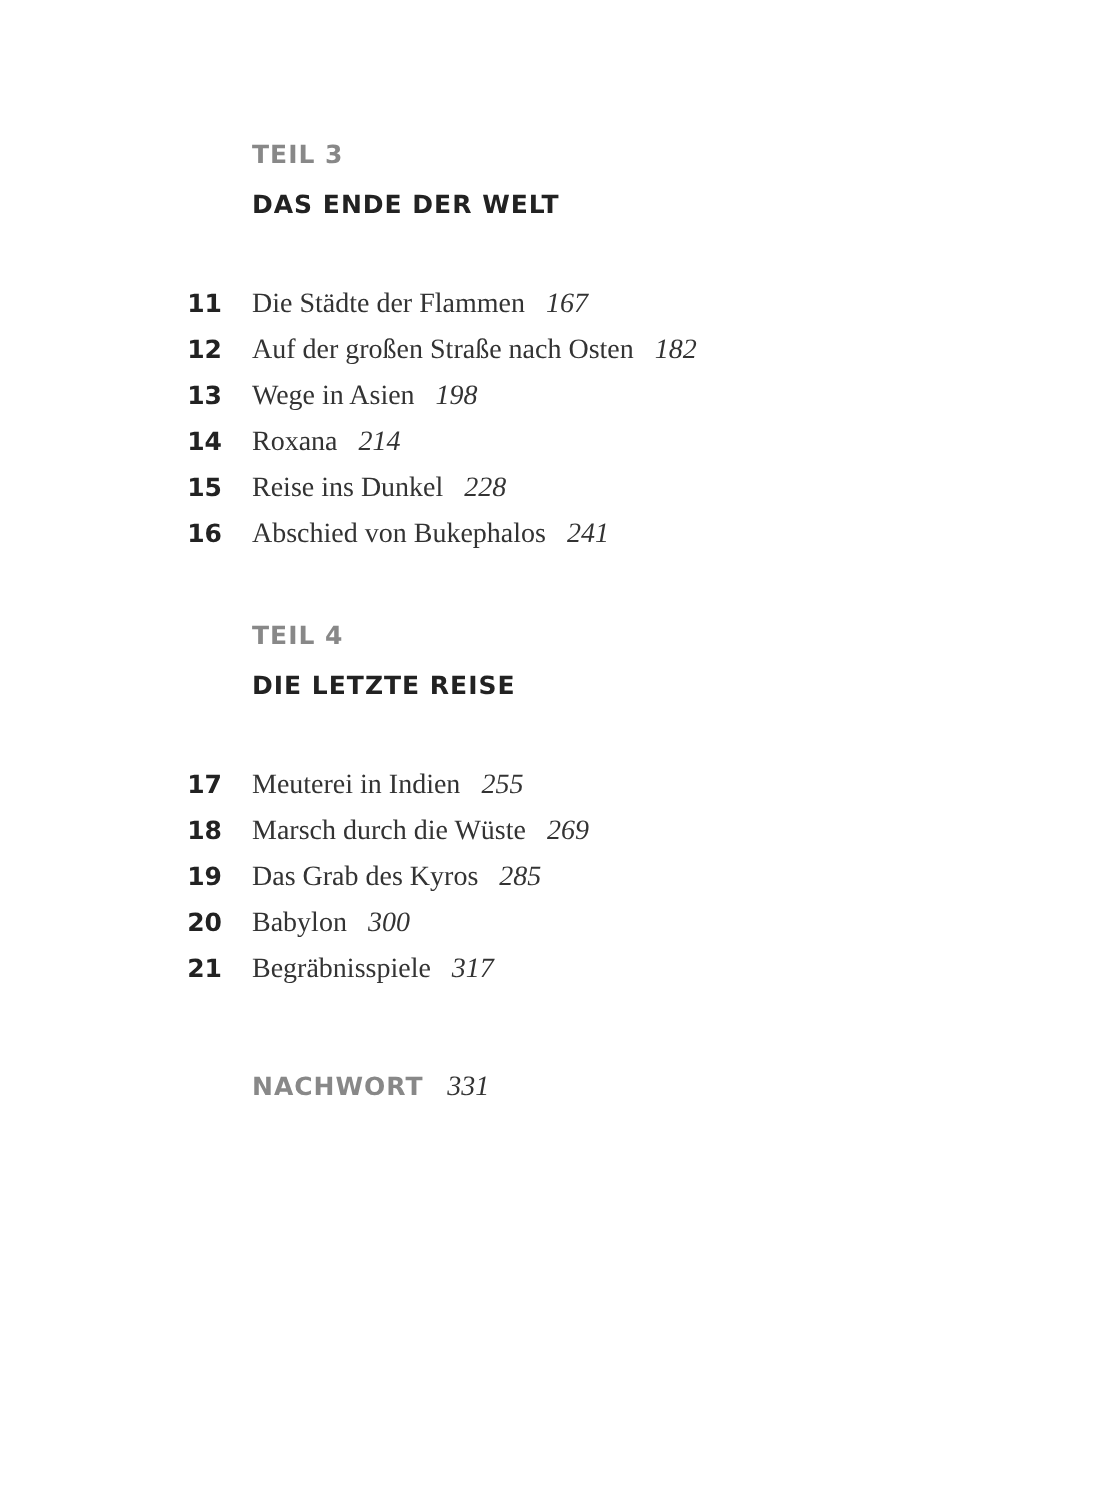TEIL 3
DAS ENDE DER WELT
11 Die Städte der Flammen 167
12 Auf der großen Straße nach Osten 182
13 Wege in Asien 198
14 Roxana 214
15 Reise ins Dunkel 228
16 Abschied von Bukephalos 241
TEIL 4
DIE LETZTE REISE
17 Meuterei in Indien 255
18 Marsch durch die Wüste 269
19 Das Grab des Kyros 285
20 Babylon 300
21 Begräbnisspiele 317
NACHWORT 331